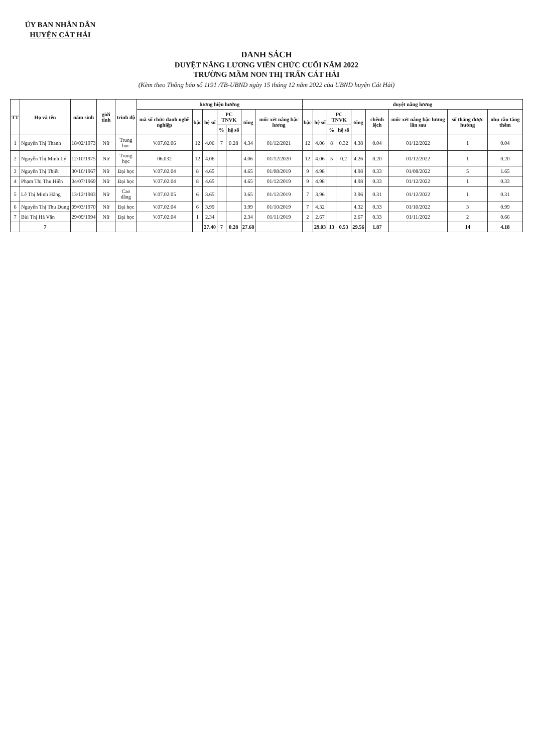ỦY BAN NHÂN DÂN
HUYỆN CÁT HẢI
DANH SÁCH
DUYỆT NÂNG LƯƠNG VIÊN CHỨC CUỐI NĂM 2022
TRƯỜNG MẦM NON THỊ TRẤN CÁT HẢI
(Kèm theo Thông báo số 1191 /TB-UBND ngày 15 tháng 12 năm 2022 của UBND huyện Cát Hải)
| TT | Họ và tên | năm sinh | giới tính | trình độ | lương hiện hưởng | | | | | | | duyệt nâng lương | | | | | | | | |
| --- | --- | --- | --- | --- | --- | --- | --- | --- | --- | --- | --- | --- | --- | --- | --- | --- | --- | --- | --- | --- |
| | | | | | mã số chức danh nghề nghiệp | bậc | hệ số | PC TNVK | | tổng | mốc xét nâng bậc lương | bậc | hệ số | PC TNVK | | tổng | chênh lệch | mốc xét nâng bậc lương lần sau | số tháng được hưởng | nhu cầu tăng thêm |
| | | | | | | | | % | hệ số | | | | | % | hệ số | | | | | |
| 1 | Nguyễn Thị Thanh | 18/02/1973 | Nữ | Trung học | V.07.02.06 | 12 | 4.06 | 7 | 0.28 | 4.34 | 01/12/2021 | 12 | 4.06 | 8 | 0.32 | 4.38 | 0.04 | 01/12/2022 | 1 | 0.04 |
| 2 | Nguyễn Thị Minh Lý | 12/10/1975 | Nữ | Trung học | 06.032 | 12 | 4.06 | | | 4.06 | 01/12/2020 | 12 | 4.06 | 5 | 0.2 | 4.26 | 0.20 | 01/12/2022 | 1 | 0.20 |
| 3 | Nguyễn Thị Thiết | 30/10/1967 | Nữ | Đại học | V.07.02.04 | 8 | 4.65 | | | 4.65 | 01/08/2019 | 9 | 4.98 | | | 4.98 | 0.33 | 01/08/2022 | 5 | 1.65 |
| 4 | Phạm Thị Thu Hiền | 04/07/1969 | Nữ | Đại học | V.07.02.04 | 8 | 4.65 | | | 4.65 | 01/12/2019 | 9 | 4.98 | | | 4.98 | 0.33 | 01/12/2022 | 1 | 0.33 |
| 5 | Lê Thị Minh Hằng | 13/12/1983 | Nữ | Cao đẳng | V.07.02.05 | 6 | 3.65 | | | 3.65 | 01/12/2019 | 7 | 3.96 | | | 3.96 | 0.31 | 01/12/2022 | 1 | 0.31 |
| 6 | Nguyễn Thị Thu Dung | 09/03/1970 | Nữ | Đại học | V.07.02.04 | 6 | 3.99 | | | 3.99 | 01/10/2019 | 7 | 4.32 | | | 4.32 | 0.33 | 01/10/2022 | 3 | 0.99 |
| 7 | Bùi Thị Hà Vân | 29/09/1994 | Nữ | Đại học | V.07.02.04 | 1 | 2.34 | | | 2.34 | 01/11/2019 | 2 | 2.67 | | | 2.67 | 0.33 | 01/11/2022 | 2 | 0.66 |
| | 7 | | | | | | 27.40 | 7 | 0.28 | 27.68 | | | 29.03 | 13 | 0.53 | 29.56 | 1.87 | | 14 | 4.18 |